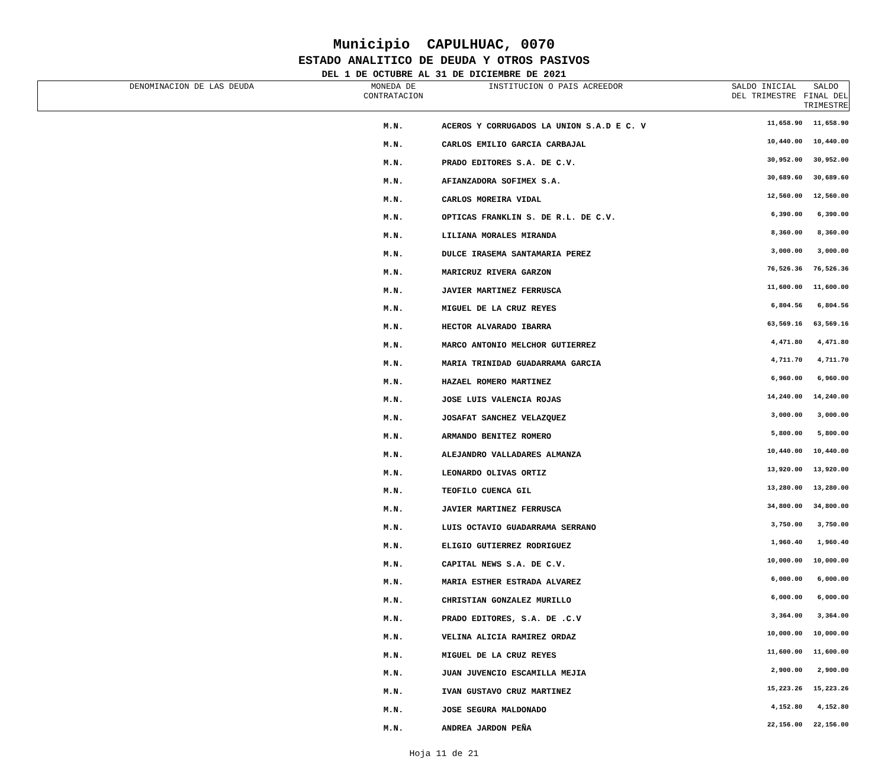Municipio CAPULHUAC, 0070
ESTADO ANALITICO DE DEUDA Y OTROS PASIVOS
DEL 1 DE OCTUBRE AL 31 DE DICIEMBRE DE 2021
| DENOMINACION DE LAS DEUDA | MONEDA DE CONTRATACION | INSTITUCION O PAIS ACREEDOR | SALDO INICIAL DEL TRIMESTRE | SALDO FINAL DEL TRIMESTRE |
| --- | --- | --- | --- | --- |
| | M.N. | ACEROS Y CORRUGADOS LA UNION S.A.D E C. V | 11,658.90 | 11,658.90 |
| | M.N. | CARLOS EMILIO GARCIA CARBAJAL | 10,440.00 | 10,440.00 |
| | M.N. | PRADO EDITORES S.A. DE C.V. | 30,952.00 | 30,952.00 |
| | M.N. | AFIANZADORA SOFIMEX S.A. | 30,689.60 | 30,689.60 |
| | M.N. | CARLOS MOREIRA VIDAL | 12,560.00 | 12,560.00 |
| | M.N. | OPTICAS FRANKLIN S. DE R.L. DE C.V. | 6,390.00 | 6,390.00 |
| | M.N. | LILIANA MORALES MIRANDA | 8,360.00 | 8,360.00 |
| | M.N. | DULCE IRASEMA SANTAMARIA PEREZ | 3,000.00 | 3,000.00 |
| | M.N. | MARICRUZ RIVERA GARZON | 76,526.36 | 76,526.36 |
| | M.N. | JAVIER MARTINEZ FERRUSCA | 11,600.00 | 11,600.00 |
| | M.N. | MIGUEL DE LA CRUZ REYES | 6,804.56 | 6,804.56 |
| | M.N. | HECTOR ALVARADO IBARRA | 63,569.16 | 63,569.16 |
| | M.N. | MARCO ANTONIO MELCHOR GUTIERREZ | 4,471.80 | 4,471.80 |
| | M.N. | MARIA TRINIDAD GUADARRAMA GARCIA | 4,711.70 | 4,711.70 |
| | M.N. | HAZAEL ROMERO MARTINEZ | 6,960.00 | 6,960.00 |
| | M.N. | JOSE LUIS VALENCIA ROJAS | 14,240.00 | 14,240.00 |
| | M.N. | JOSAFAT SANCHEZ VELAZQUEZ | 3,000.00 | 3,000.00 |
| | M.N. | ARMANDO BENITEZ ROMERO | 5,800.00 | 5,800.00 |
| | M.N. | ALEJANDRO VALLADARES ALMANZA | 10,440.00 | 10,440.00 |
| | M.N. | LEONARDO OLIVAS ORTIZ | 13,920.00 | 13,920.00 |
| | M.N. | TEOFILO CUENCA GIL | 13,280.00 | 13,280.00 |
| | M.N. | JAVIER MARTINEZ FERRUSCA | 34,800.00 | 34,800.00 |
| | M.N. | LUIS OCTAVIO GUADARRAMA SERRANO | 3,750.00 | 3,750.00 |
| | M.N. | ELIGIO GUTIERREZ RODRIGUEZ | 1,960.40 | 1,960.40 |
| | M.N. | CAPITAL NEWS S.A. DE C.V. | 10,000.00 | 10,000.00 |
| | M.N. | MARIA ESTHER ESTRADA ALVAREZ | 6,000.00 | 6,000.00 |
| | M.N. | CHRISTIAN GONZALEZ MURILLO | 6,000.00 | 6,000.00 |
| | M.N. | PRADO EDITORES, S.A. DE .C.V | 3,364.00 | 3,364.00 |
| | M.N. | VELINA ALICIA RAMIREZ ORDAZ | 10,000.00 | 10,000.00 |
| | M.N. | MIGUEL DE LA CRUZ REYES | 11,600.00 | 11,600.00 |
| | M.N. | JUAN JUVENCIO ESCAMILLA MEJIA | 2,900.00 | 2,900.00 |
| | M.N. | IVAN GUSTAVO CRUZ MARTINEZ | 15,223.26 | 15,223.26 |
| | M.N. | JOSE SEGURA MALDONADO | 4,152.80 | 4,152.80 |
| | M.N. | ANDREA JARDON PEÑA | 22,156.00 | 22,156.00 |
Hoja 11 de 21